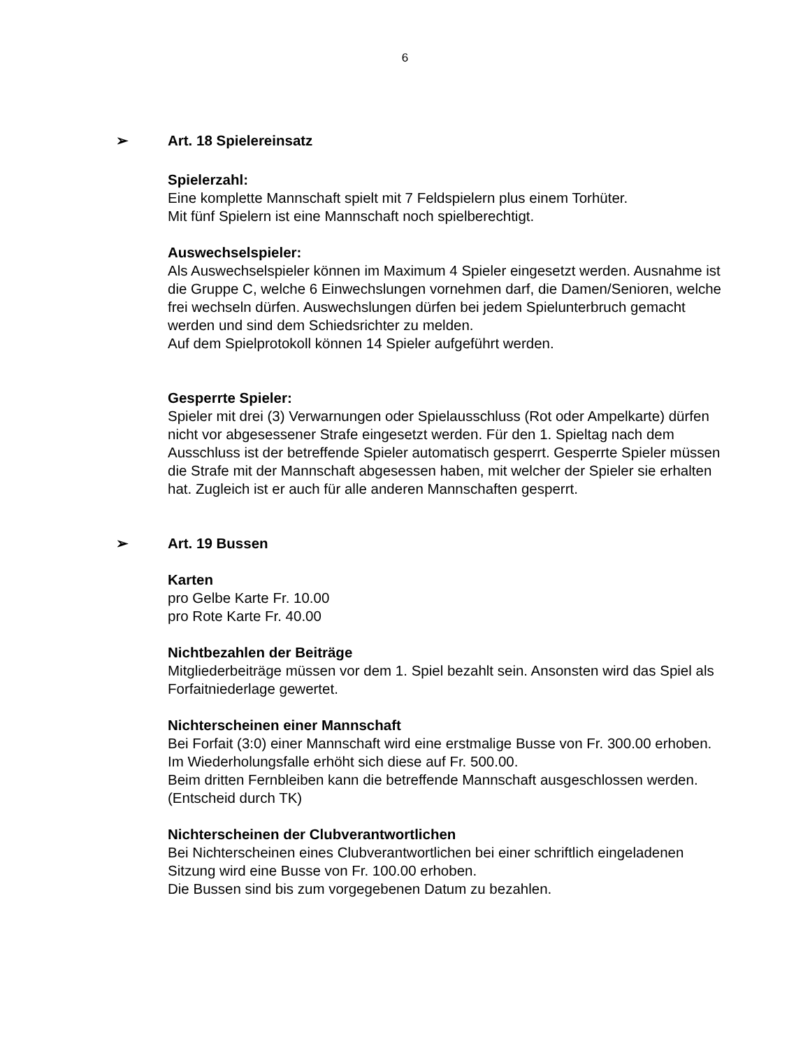6
➢ Art. 18 Spielereinsatz
Spielerzahl:
Eine komplette Mannschaft spielt mit 7 Feldspielern plus einem Torhüter.
Mit fünf Spielern ist eine Mannschaft noch spielberechtigt.
Auswechselspieler:
Als Auswechselspieler können im Maximum 4 Spieler eingesetzt werden. Ausnahme ist die Gruppe C, welche 6 Einwechslungen vornehmen darf, die Damen/Senioren, welche frei wechseln dürfen. Auswechslungen dürfen bei jedem Spielunterbruch gemacht werden und sind dem Schiedsrichter zu melden.
Auf dem Spielprotokoll können 14 Spieler aufgeführt werden.
Gesperrte Spieler:
Spieler mit drei (3) Verwarnungen oder Spielausschluss (Rot oder Ampelkarte) dürfen nicht vor abgesessener Strafe eingesetzt werden. Für den 1. Spieltag nach dem Ausschluss ist der betreffende Spieler automatisch gesperrt. Gesperrte Spieler müssen die Strafe mit der Mannschaft abgesessen haben, mit welcher der Spieler sie erhalten hat. Zugleich ist er auch für alle anderen Mannschaften gesperrt.
➢ Art. 19 Bussen
Karten
pro Gelbe Karte Fr. 10.00
pro Rote Karte Fr. 40.00
Nichtbezahlen der Beiträge
Mitgliederbeiträge müssen vor dem 1. Spiel bezahlt sein. Ansonsten wird das Spiel als Forfaitniederlage gewertet.
Nichterscheinen einer Mannschaft
Bei Forfait (3:0) einer Mannschaft wird eine erstmalige Busse von Fr. 300.00 erhoben.
Im Wiederholungsfalle erhöht sich diese auf Fr. 500.00.
Beim dritten Fernbleiben kann die betreffende Mannschaft ausgeschlossen werden. (Entscheid durch TK)
Nichterscheinen der Clubverantwortlichen
Bei Nichterscheinen eines Clubverantwortlichen bei einer schriftlich eingeladenen Sitzung wird eine Busse von Fr. 100.00 erhoben.
Die Bussen sind bis zum vorgegebenen Datum zu bezahlen.